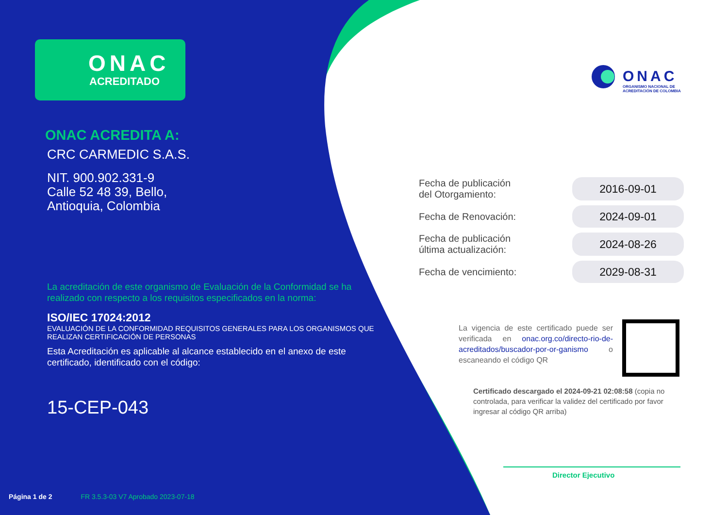ONAC
ACREDITADO
ONAC ACREDITA A:
CRC CARMEDIC S.A.S.
NIT. 900.902.331-9
Calle 52 48 39, Bello,
Antioquia, Colombia
La acreditación de este organismo de Evaluación de la Conformidad se ha realizado con respecto a los requisitos especificados en la norma:
ISO/IEC 17024:2012
EVALUACIÓN DE LA CONFORMIDAD REQUISITOS GENERALES PARA LOS ORGANISMOS QUE REALIZAN CERTIFICACIÓN DE PERSONAS
Esta Acreditación es aplicable al alcance establecido en el anexo de este certificado, identificado con el código:
15-CEP-043
Página 1 de 2 FR 3.5.3-03 V7 Aprobado 2023-07-18
ONAC
ORGANISMO NACIONAL DE
ACREDITACIÓN DE COLOMBIA
| Fecha de publicación del Otorgamiento: | 2016-09-01 |
| Fecha de Renovación: | 2024-09-01 |
| Fecha de publicación última actualización: | 2024-08-26 |
| Fecha de vencimiento: | 2029-08-31 |
La vigencia de este certificado puede ser verificada en onac.org.co/directo-rio-de-acreditados/buscador-por-or-ganismo o escaneando el código QR
Certificado descargado el 2024-09-21 02:08:58 (copia no controlada, para verificar la validez del certificado por favor ingresar al código QR arriba)
Director Ejecutivo